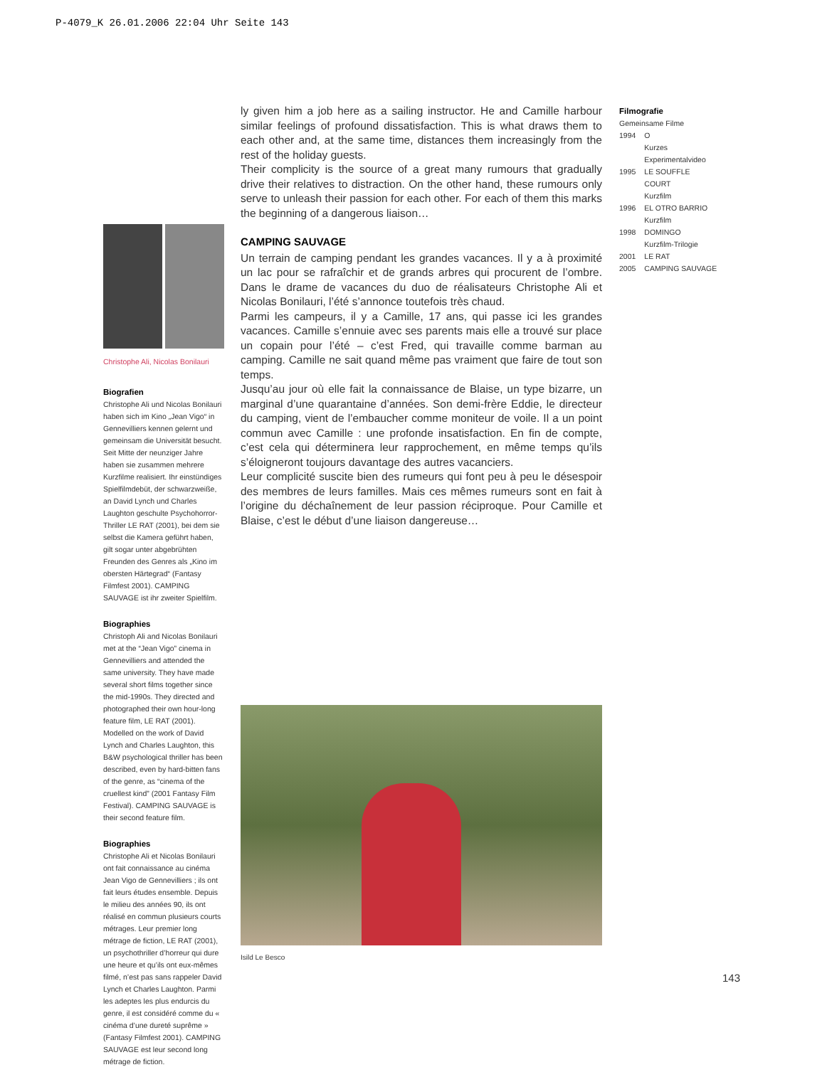P-4079_K 26.01.2006 22:04 Uhr Seite 143
Christophe Ali, Nicolas Bonilauri
Biografien
Christophe Ali und Nicolas Bonilauri haben sich im Kino „Jean Vigo“ in Gennevilliers kennen gelernt und gemeinsam die Universität besucht. Seit Mitte der neunziger Jahre haben sie zusammen mehrere Kurzfilme realisiert. Ihr einstündiges Spielfilmdebüt, der schwarzweiße, an David Lynch und Charles Laughton geschulte Psychohorror-Thriller LE RAT (2001), bei dem sie selbst die Kamera geführt haben, gilt sogar unter abgebrühten Freunden des Genres als „Kino im obersten Härtegrad“ (Fantasy Filmfest 2001). CAMPING SAUVAGE ist ihr zweiter Spielfilm.
Biographies
Christoph Ali and Nicolas Bonilauri met at the “Jean Vigo” cinema in Gennevilliers and attended the same university. They have made several short films together since the mid-1990s. They directed and photographed their own hour-long feature film, LE RAT (2001). Modelled on the work of David Lynch and Charles Laughton, this B&W psychological thriller has been described, even by hard-bitten fans of the genre, as “cinema of the cruellest kind” (2001 Fantasy Film Festival). CAMPING SAUVAGE is their second feature film.
Biographies
Christophe Ali et Nicolas Bonilauri ont fait connaissance au cinéma Jean Vigo de Gennevilliers ; ils ont fait leurs études ensemble. Depuis le milieu des années 90, ils ont réalisé en commun plusieurs courts métrages. Leur premier long métrage de fiction, LE RAT (2001), un psychothriller d’horreur qui dure une heure et qu’ils ont eux-mêmes filmé, n’est pas sans rappeler David Lynch et Charles Laughton. Parmi les adeptes les plus endurcis du genre, il est considéré comme du « cinéma d’une dureté suprême » (Fantasy Filmfest 2001). CAMPING SAUVAGE est leur second long métrage de fiction.
ly given him a job here as a sailing instructor. He and Camille harbour similar feelings of profound dissatisfaction. This is what draws them to each other and, at the same time, distances them increasingly from the rest of the holiday guests.
Their complicity is the source of a great many rumours that gradually drive their relatives to distraction. On the other hand, these rumours only serve to unleash their passion for each other. For each of them this marks the beginning of a dangerous liaison…
CAMPING SAUVAGE
Un terrain de camping pendant les grandes vacances. Il y a à proximité un lac pour se rafraîchir et de grands arbres qui procurent de l’ombre. Dans le drame de vacances du duo de réalisateurs Christophe Ali et Nicolas Bonilauri, l’été s’annonce toutefois très chaud.
Parmi les campeurs, il y a Camille, 17 ans, qui passe ici les grandes vacances. Camille s’ennuie avec ses parents mais elle a trouvé sur place un copain pour l’été – c’est Fred, qui travaille comme barman au camping. Camille ne sait quand même pas vraiment que faire de tout son temps.
Jusqu’au jour où elle fait la connaissance de Blaise, un type bizarre, un marginal d’une quarantaine d’années. Son demi-frère Eddie, le directeur du camping, vient de l’embaucher comme moniteur de voile. Il a un point commun avec Camille : une profonde insatisfaction. En fin de compte, c’est cela qui déterminera leur rapprochement, en même temps qu’ils s’éloigneront toujours davantage des autres vacanciers.
Leur complicité suscite bien des rumeurs qui font peu à peu le désespoir des membres de leurs familles. Mais ces mêmes rumeurs sont en fait à l’origine du déchaînement de leur passion réciproque. Pour Camille et Blaise, c’est le début d’une liaison dangereuse…
Isild Le Besco
Filmografie
Gemeinsame Filme
| 1994 | O Kurzes Experimentalvideo |
| 1995 | LE SOUFFLE COURT Kurzfilm |
| 1996 | EL OTRO BARRIO Kurzfilm |
| 1998 | DOMINGO Kurzfilm-Trilogie |
| 2001 | LE RAT |
| 2005 | CAMPING SAUVAGE |
143